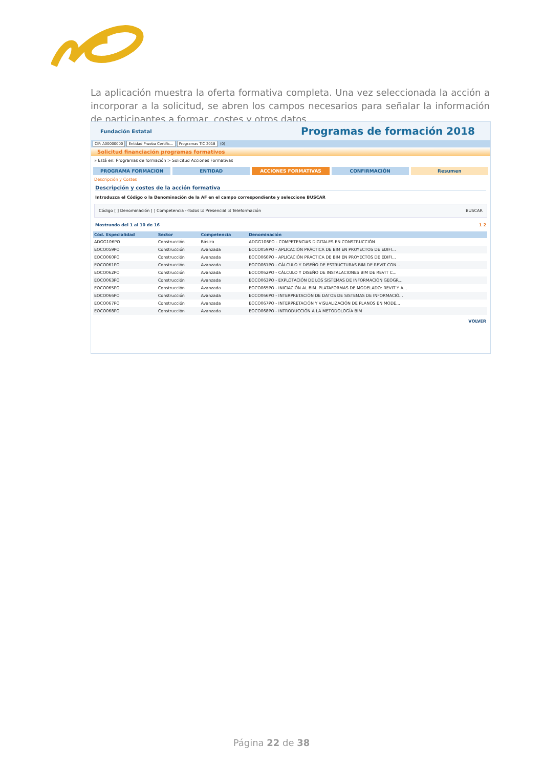La aplicación muestra la oferta formativa completa. Una vez seleccionada la acción a incorporar a la solicitud, se abren los campos necesarios para señalar la información de participantes a formar, costes y otros datos.
Fundación Estatal Programas de formación 2018
CIF: A00000000 Entidad Prueba Certific... Programas TIC 2018 (0)
Solicitud financiación programas formativos
» Está en: Programas de formación > Solicitud Acciones Formativas
PROGRAMA FORMACION ENTIDAD ACCIONES FORMATIVAS CONFIRMACIÓN Resumen
Descripción y Costes
Descripción y costes de la acción formativa
Introduzca el Código o la Denominación de la AF en el campo correspondiente y seleccione BUSCAR
Código [ ] Denominación [ ] Competencia --Todos ☑ Presencial ☑ Teleformación BUSCAR
Mostrando del 1 al 10 de 16 1 2
| Cód. Especialidad | Sector | Competencia | Denominación |
| --- | --- | --- | --- |
| ADGG106PO | Construcción | Básica | ADGG106PO - COMPETENCIAS DIGITALES EN CONSTRUCCIÓN |
| EOCO059PO | Construcción | Avanzada | EOCO059PO - APLICACIÓN PRÁCTICA DE BIM EN PROYECTOS DE EDIFI... |
| EOCO060PO | Construcción | Avanzada | EOCO060PO - APLICACIÓN PRÁCTICA DE BIM EN PROYECTOS DE EDIFI... |
| EOCO061PO | Construcción | Avanzada | EOCO061PO - CÁLCULO Y DISEÑO DE ESTRUCTURAS BIM DE REVIT CON... |
| EOCO062PO | Construcción | Avanzada | EOCO062PO - CÁLCULO Y DISEÑO DE INSTALACIONES BIM DE REVIT C... |
| EOCO063PO | Construcción | Avanzada | EOCO063PO - EXPLOTACIÓN DE LOS SISTEMAS DE INFORMACIÓN GEOGR... |
| EOCO065PO | Construcción | Avanzada | EOCO065PO - INICIACIÓN AL BIM. PLATAFORMAS DE MODELADO: REVIT Y A... |
| EOCO066PO | Construcción | Avanzada | EOCO066PO - INTERPRETACIÓN DE DATOS DE SISTEMAS DE INFORMACIÓ... |
| EOCO067PO | Construcción | Avanzada | EOCO067PO - INTERPRETACIÓN Y VISUALIZACIÓN DE PLANOS EN MODE... |
| EOCO068PO | Construcción | Avanzada | EOCO068PO - INTRODUCCIÓN A LA METODOLOGÍA BIM |
VOLVER
Página 22 de 38